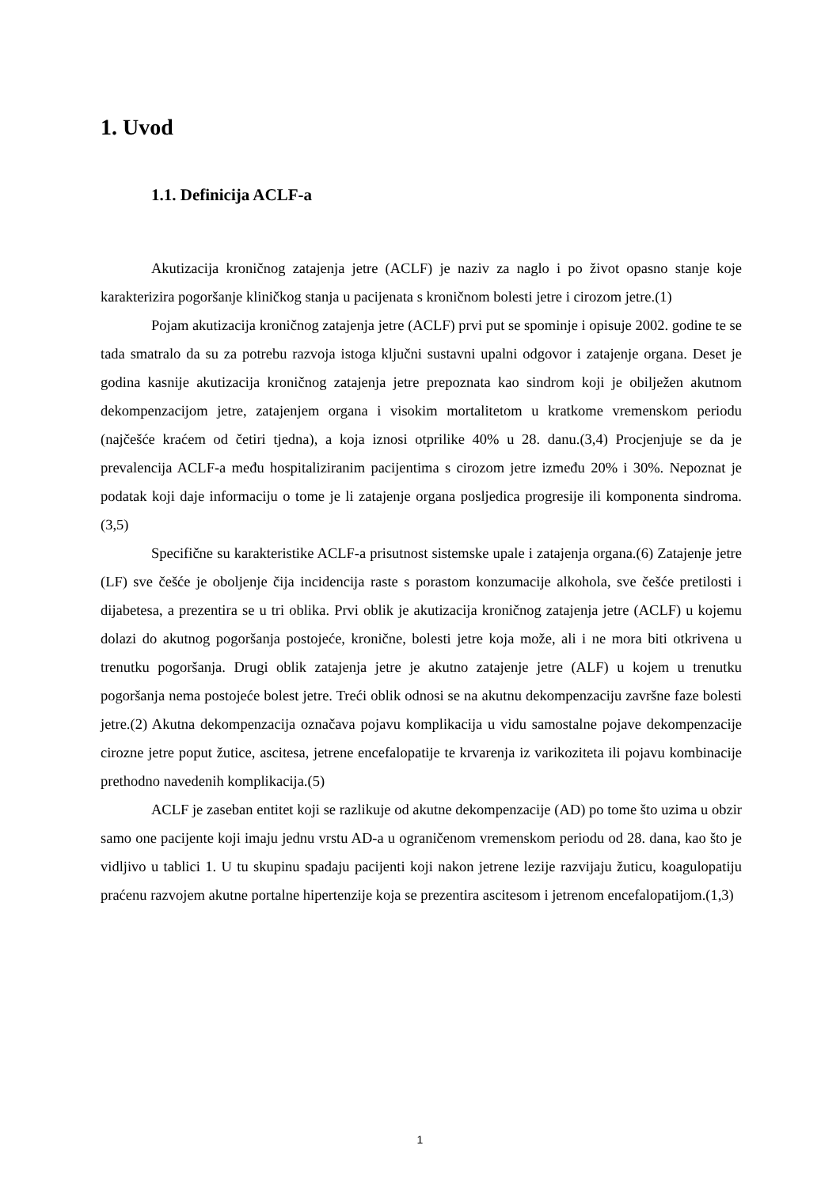1. Uvod
1.1. Definicija ACLF-a
Akutizacija kroničnog zatajenja jetre (ACLF) je naziv za naglo i po život opasno stanje koje karakterizira pogoršanje kliničkog stanja u pacijenata s kroničnom bolesti jetre i cirozom jetre.(1)
Pojam akutizacija kroničnog zatajenja jetre (ACLF) prvi put se spominje i opisuje 2002. godine te se tada smatralo da su za potrebu razvoja istoga ključni sustavni upalni odgovor i zatajenje organa. Deset je godina kasnije akutizacija kroničnog zatajenja jetre prepoznata kao sindrom koji je obilježen akutnom dekompenzacijom jetre, zatajenjem organa i visokim mortalitetom u kratkome vremenskom periodu (najčešće kraćem od četiri tjedna), a koja iznosi otprilike 40% u 28. danu.(3,4) Procjenjuje se da je prevalencija ACLF-a među hospitaliziranim pacijentima s cirozom jetre između 20% i 30%. Nepoznat je podatak koji daje informaciju o tome je li zatajenje organa posljedica progresije ili komponenta sindroma.(3,5)
Specifične su karakteristike ACLF-a prisutnost sistemske upale i zatajenja organa.(6) Zatajenje jetre (LF) sve češće je oboljenje čija incidencija raste s porastom konzumacije alkohola, sve češće pretilosti i dijabetesa, a prezentira se u tri oblika. Prvi oblik je akutizacija kroničnog zatajenja jetre (ACLF) u kojemu dolazi do akutnog pogoršanja postojeće, kronične, bolesti jetre koja može, ali i ne mora biti otkrivena u trenutku pogoršanja. Drugi oblik zatajenja jetre je akutno zatajenje jetre (ALF) u kojem u trenutku pogoršanja nema postojeće bolest jetre. Treći oblik odnosi se na akutnu dekompenzaciju završne faze bolesti jetre.(2) Akutna dekompenzacija označava pojavu komplikacija u vidu samostalne pojave dekompenzacije cirozne jetre poput žutice, ascitesa, jetrene encefalopatije te krvarenja iz varikoziteta ili pojavu kombinacije prethodno navedenih komplikacija.(5)
ACLF je zaseban entitet koji se razlikuje od akutne dekompenzacije (AD) po tome što uzima u obzir samo one pacijente koji imaju jednu vrstu AD-a u ograničenom vremenskom periodu od 28. dana, kao što je vidljivo u tablici 1. U tu skupinu spadaju pacijenti koji nakon jetrene lezije razvijaju žuticu, koagulopatiju praćenu razvojem akutne portalne hipertenzije koja se prezentira ascitesom i jetrenom encefalopatijom.(1,3)
1